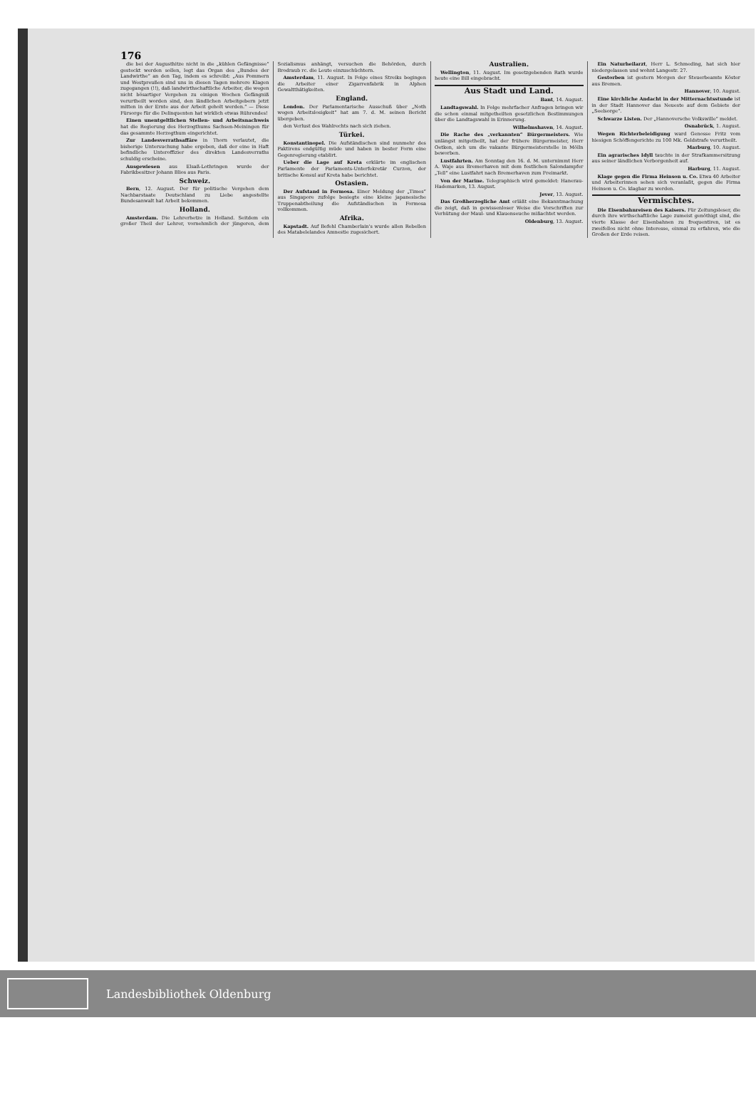176
die bei der Augusthitze nicht in die „kühlen Gefängnisse“ gesteckt werden sollen, legt das Organ des „Bundes der Landwirthe“ an den Tag, indem es schreibt: „Aus Pommern und Westpreußen sind uns in diesen Tagen mehrere Klagen zugegangen (!!), daß landwirthschaftliche Arbeiter, die wegen nicht bösartiger Vergehen zu einigen Wochen Gefängniß verurtheilt worden sind, den ländlichen Arbeitgebern jetzt mitten in der Ernte aus der Arbeit geholt werden.“ — Diese Fürsorge für die Delinquenten hat wirklich etwas Rührendes!
Einen unentgeltlichen Stellen- und Arbeitsnachweis hat die Regierung des Herzogthums Sachsen-Meiningen für das gesammte Herzogthum eingerichtet.
Zur Landesverrathsaffäre in Thorn verlautet, die bisherige Untersuchung habe ergeben, daß der eine in Haft befindliche Unteroffizier des direkten Landesverraths schuldig erscheine.
Ausgewiesen aus Elsaß-Lothringen wurde der Fabrikbesitzer Johann Blios aus Paris.
Schweiz.
Bern, 12. August. Der für politische Vergehen dem Nachbarstaate Deutschland zu Liebe angestellte Bundesanwalt hat Arbeit bekommen.
Holland.
Amsterdam. Die Lehrerhetze in Holland. Seitdem ein großer Theil der Lehrer, vornehmlich der jüngeren, dem Sozialismus anhängt, versuchen die Behörden, durch Brodraub rc. die Leute einzuschüchtern.
Amsterdam, 11. August. In Folge eines Streiks begingen die Arbeiter einer Zigarrenfabrik in Alphen Gewaltthätigkeiten.
England.
London. Der Parlamentarische Ausschuß über „Noth wegen Arbeitslosigkeit“ hat am 7. d. M. seinen Bericht übergeben.
den Verlust des Wahlrechts nach sich ziehen.
Türkei.
Konstantinopel. Die Aufständischen sind nunmehr des Paktirens endgültig müde und haben in bester Form eine Gegenregierung etablirt.
Ueber die Lage auf Kreta erklärte im englischen Parlamente der Parlaments-Unterfekretär Curzon, der britische Konsul auf Kreta habe berichtet.
Ostasien.
Der Aufstand in Formosa. Einer Meldung der „Times“ aus Singapore zufolge besiegte eine kleine japanesische Truppenabtheilung die Aufständischen in Formosa vollkommen.
Afrika.
Kapstadt. Auf Befehl Chamberlain's wurde allen Rebellen des Matabelelandes Amnestie zugesichert.
Australien.
Wellington, 11. August. Im gesetzgebenden Rath wurde heute eine Bill eingebracht.
Aus Stadt und Land.
Bant, 14. August.
Landtagswahl. In Folge mehrfacher Anfragen bringen wir die schon einmal mitgetheilten gesetzlichen Bestimmungen über die Landtagswahl in Erinnerung.
Wilhelmshaven, 14. August.
Die Rache des „verkannten“ Bürgermeisters. Wie unlängst mitgetheilt, hat der frühere Bürgermeister, Herr Oetken, sich um die vakante Bürgermeisterstelle in Mölln beworben.
Lustfahrten. Am Sonntag den 16. d. M. unternimmt Herr A. Waje aus Bremerhaven mit dem festlichen Salondampfer „Tell“ eine Lustfahrt nach Bremerhaven zum Freimarkt.
Von der Marine. Telegraphisch wird gemeldet: Hanerau-Hademarken, 13. August.
Jever, 13. August.
Das Großherzogliche Amt erläßt eine Bekanntmachung die zeigt, daß in gewissenloser Weise die Vorschriften zur Verhütung der Maul- und Klauenseuche mißachtet werden.
Oldenburg, 13. August.
Ein Naturheilarzt, Herr L. Schmeding, hat sich hier niedergelassen und wohnt Langestr. 27.
Gestorben ist gestern Morgen der Steuerbeamte Köster aus Bremen.
Hannover, 10. August.
Eine kirchliche Andacht in der Mitternachtsstunde ist in der Stadt Hannover das Neueste auf dem Gebiete der „Seelsorge“.
Schwarze Listen. Der „Hannoversche Volkswille“ meldet.
Osnabrück, 1. August.
Wegen Richterbeleidigung ward Genosse Fritz vom hiesigen Schöffengerichte zu 100 Mk. Geldstrafe verurtheilt.
Marburg, 10. August.
Ein agrarisches Idyll tauchte in der Strafkammersitzung aus seiner ländlichen Verborgenheit auf.
Harburg, 11. August.
Klage gegen die Firma Heinson u. Co. Etwa 40 Arbeiter und Arbeiterinnen sehen sich veranlaßt, gegen die Firma Heinson u. Co. klagbar zu werden.
Vermischtes.
Die Eisenbahnreisen des Kaisers. Für Zeitungsleser, die durch ihre wirthschaftliche Lage zumeist genöthigt sind, die vierte Klasse der Eisenbahnen zu frequentiren, ist es zweifellos nicht ohne Interesse, einmal zu erfahren, wie die Großen der Erde reisen.
Landesbibliothek Oldenburg